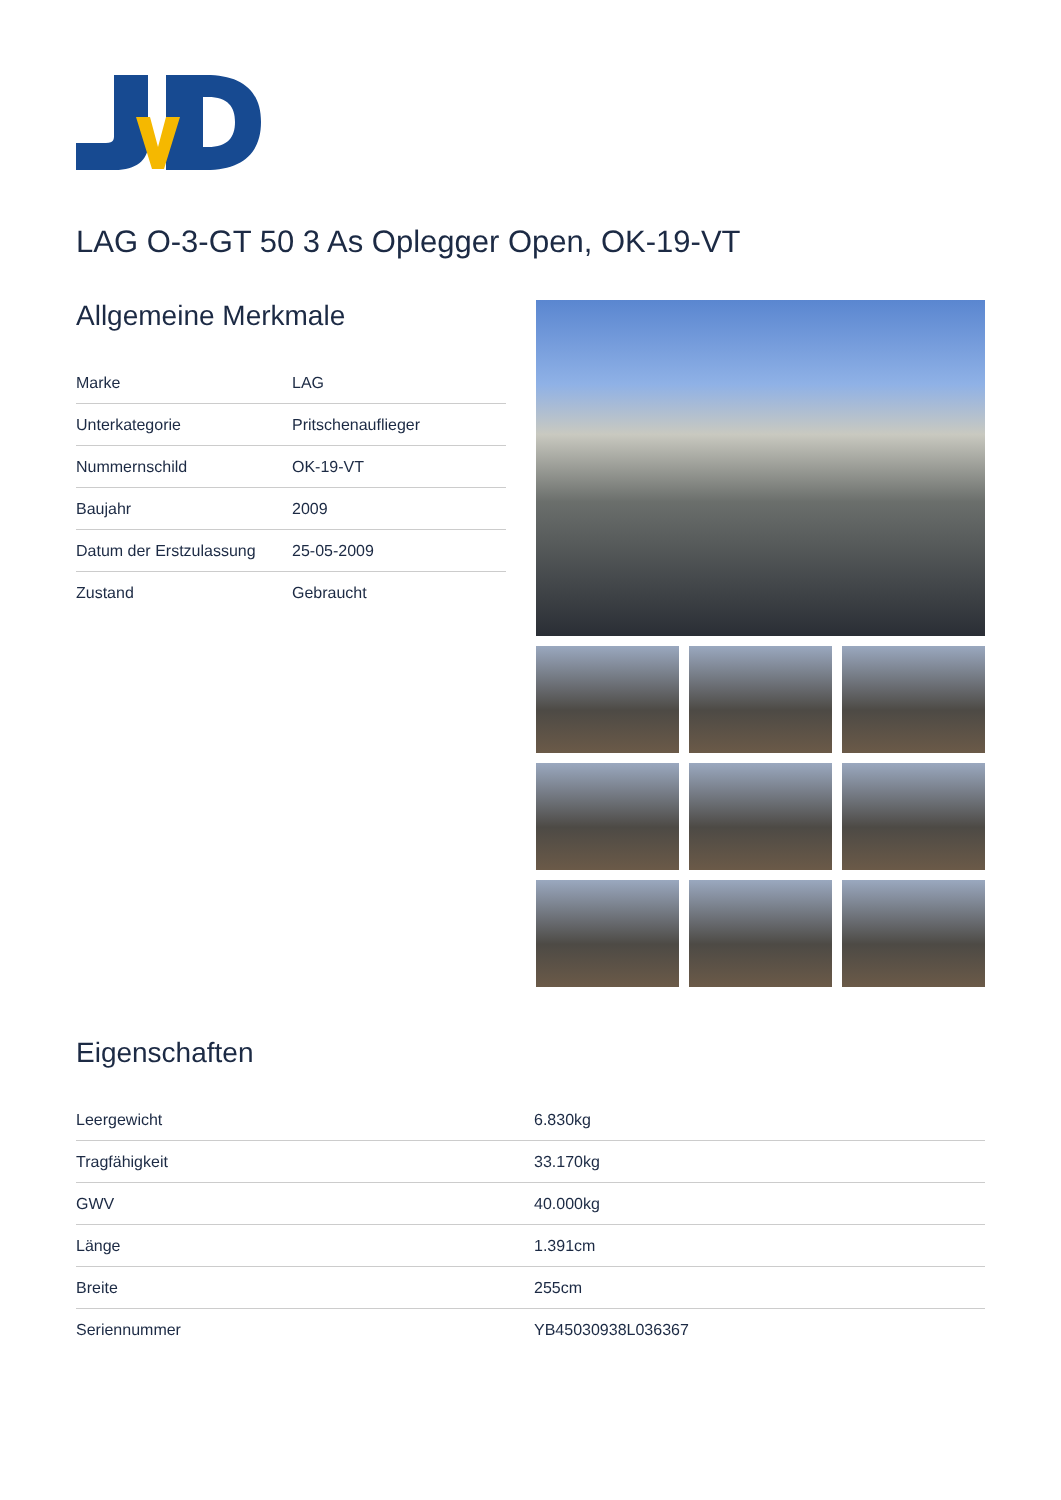LAG O-3-GT 50 3 As Oplegger Open, OK-19-VT
Allgemeine Merkmale
| Marke | LAG |
| Unterkategorie | Pritschenauflieger |
| Nummernschild | OK-19-VT |
| Baujahr | 2009 |
| Datum der Erstzulassung | 25-05-2009 |
| Zustand | Gebraucht |
Eigenschaften
| Leergewicht | 6.830kg |
| Tragfähigkeit | 33.170kg |
| GWV | 40.000kg |
| Länge | 1.391cm |
| Breite | 255cm |
| Seriennummer | YB45030938L036367 |